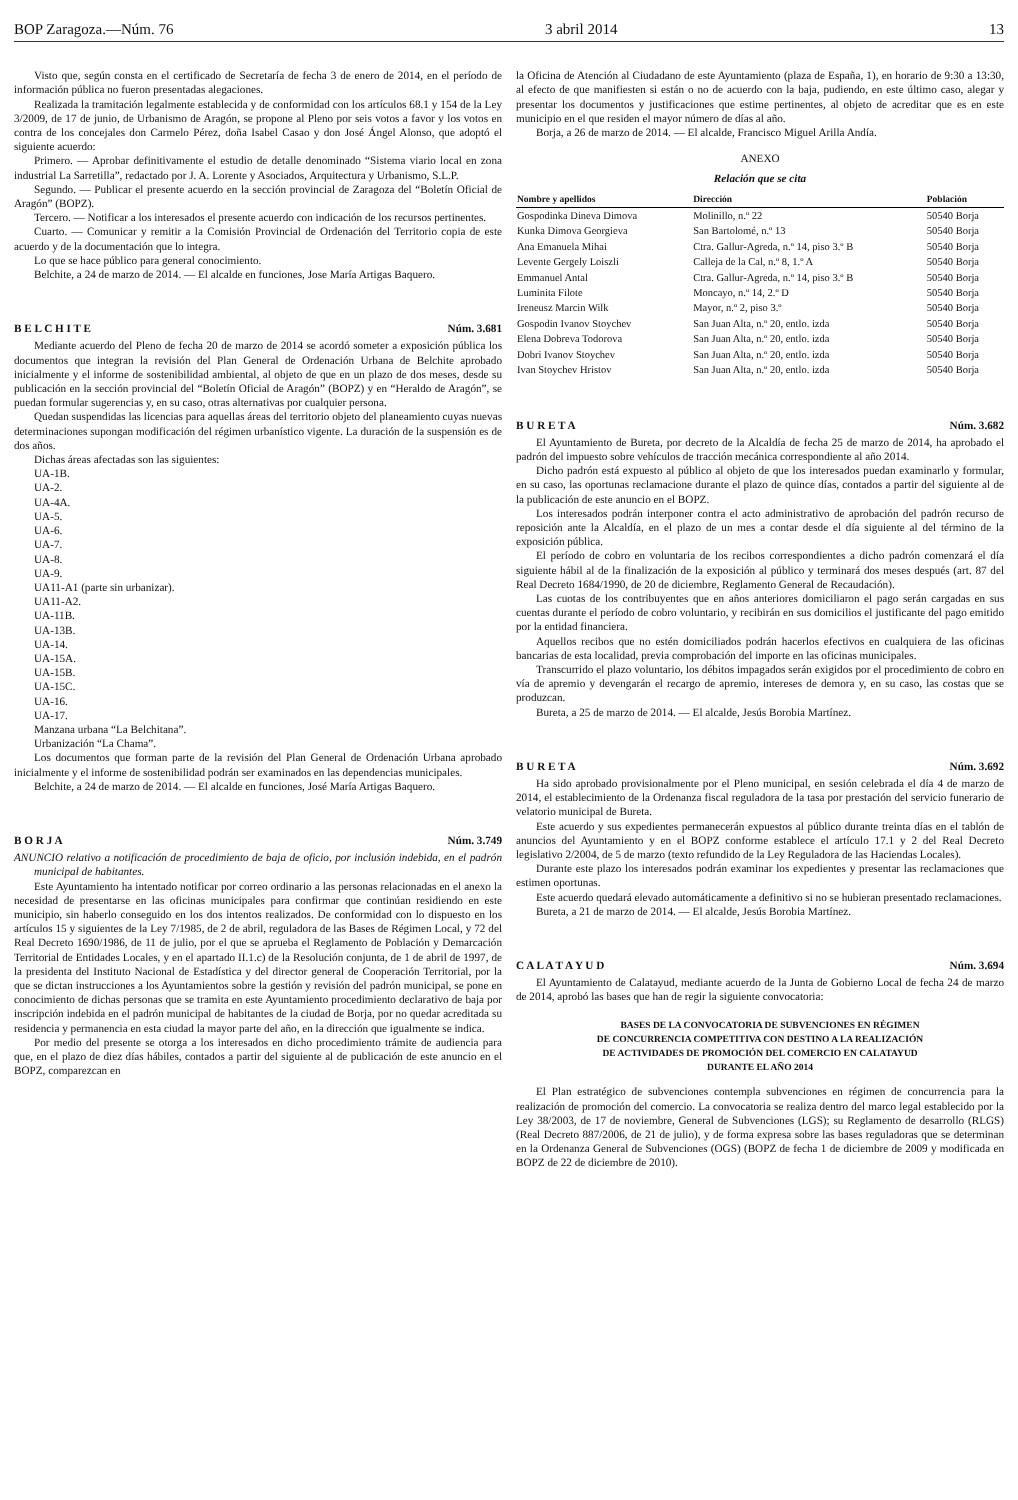BOP Zaragoza.—Núm. 76 3 abril 2014 13
Visto que, según consta en el certificado de Secretaría de fecha 3 de enero de 2014, en el período de información pública no fueron presentadas alegaciones.
Realizada la tramitación legalmente establecida y de conformidad con los artículos 68.1 y 154 de la Ley 3/2009, de 17 de junio, de Urbanismo de Aragón, se propone al Pleno por seis votos a favor y los votos en contra de los concejales don Carmelo Pérez, doña Isabel Casao y don José Ángel Alonso, que adoptó el siguiente acuerdo:
Primero. — Aprobar definitivamente el estudio de detalle denominado “Sistema viario local en zona industrial La Sarretilla”, redactado por J. A. Lorente y Asociados, Arquitectura y Urbanismo, S.L.P.
Segundo. — Publicar el presente acuerdo en la sección provincial de Zaragoza del “Boletín Oficial de Aragón” (BOPZ).
Tercero. — Notificar a los interesados el presente acuerdo con indicación de los recursos pertinentes.
Cuarto. — Comunicar y remitir a la Comisión Provincial de Ordenación del Territorio copia de este acuerdo y de la documentación que lo integra.
Lo que se hace público para general conocimiento.
Belchite, a 24 de marzo de 2014. — El alcalde en funciones, Jose María Artigas Baquero.
B E L C H I T E Núm. 3.681
Mediante acuerdo del Pleno de fecha 20 de marzo de 2014 se acordó someter a exposición pública los documentos que integran la revisión del Plan General de Ordenación Urbana de Belchite aprobado inicialmente y el informe de sostenibilidad ambiental, al objeto de que en un plazo de dos meses, desde su publicación en la sección provincial del “Boletín Oficial de Aragón” (BOPZ) y en “Heraldo de Aragón”, se puedan formular sugerencias y, en su caso, otras alternativas por cualquier persona.
Quedan suspendidas las licencias para aquellas áreas del territorio objeto del planeamiento cuyas nuevas determinaciones supongan modificación del régimen urbanístico vigente. La duración de la suspensión es de dos años.
Dichas áreas afectadas son las siguientes:
UA-1B.
UA-2.
UA-4A.
UA-5.
UA-6.
UA-7.
UA-8.
UA-9.
UA11-A1 (parte sin urbanizar).
UA11-A2.
UA-11B.
UA-13B.
UA-14.
UA-15A.
UA-15B.
UA-15C.
UA-16.
UA-17.
Manzana urbana “La Belchitana”.
Urbanización “La Chama”.
Los documentos que forman parte de la revisión del Plan General de Ordenación Urbana aprobado inicialmente y el informe de sostenibilidad podrán ser examinados en las dependencias municipales.
Belchite, a 24 de marzo de 2014. — El alcalde en funciones, José María Artigas Baquero.
B O R J A Núm. 3.749
ANUNCIO relativo a notificación de procedimiento de baja de oficio, por inclusión indebida, en el padrón municipal de habitantes.
Este Ayuntamiento ha intentado notificar por correo ordinario a las personas relacionadas en el anexo la necesidad de presentarse en las oficinas municipales para confirmar que continúan residiendo en este municipio, sin haberlo conseguido en los dos intentos realizados. De conformidad con lo dispuesto en los artículos 15 y siguientes de la Ley 7/1985, de 2 de abril, reguladora de las Bases de Régimen Local, y 72 del Real Decreto 1690/1986, de 11 de julio, por el que se aprueba el Reglamento de Población y Demarcación Territorial de Entidades Locales, y en el apartado II.1.c) de la Resolución conjunta, de 1 de abril de 1997, de la presidenta del Instituto Nacional de Estadística y del director general de Cooperación Territorial, por la que se dictan instrucciones a los Ayuntamientos sobre la gestión y revisión del padrón municipal, se pone en conocimiento de dichas personas que se tramita en este Ayuntamiento procedimiento declarativo de baja por inscripción indebida en el padrón municipal de habitantes de la ciudad de Borja, por no quedar acreditada su residencia y permanencia en esta ciudad la mayor parte del año, en la dirección que igualmente se indica.
Por medio del presente se otorga a los interesados en dicho procedimiento trámite de audiencia para que, en el plazo de diez días hábiles, contados a partir del siguiente al de publicación de este anuncio en el BOPZ, comparezcan en
la Oficina de Atención al Ciudadano de este Ayuntamiento (plaza de España, 1), en horario de 9:30 a 13:30, al efecto de que manifiesten si están o no de acuerdo con la baja, pudiendo, en este último caso, alegar y presentar los documentos y justificaciones que estime pertinentes, al objeto de acreditar que es en este municipio en el que residen el mayor número de días al año.
Borja, a 26 de marzo de 2014. — El alcalde, Francisco Miguel Arilla Andía.
ANEXO
Relación que se cita
| Nombre y apellidos | Dirección | Población |
| --- | --- | --- |
| Gospodinka Dineva Dimova | Molinillo, n.º 22 | 50540 Borja |
| Kunka Dimova Georgieva | San Bartolomé, n.º 13 | 50540 Borja |
| Ana Emanuela Mihai | Ctra. Gallur-Agreda, n.º 14, piso 3.º B | 50540 Borja |
| Levente Gergely Loiszli | Calleja de la Cal, n.º 8, 1.º A | 50540 Borja |
| Emmanuel Antal | Ctra. Gallur-Agreda, n.º 14, piso 3.º B | 50540 Borja |
| Luminita Filote | Moncayo, n.º 14, 2.º D | 50540 Borja |
| Ireneusz Marcin Wilk | Mayor, n.º 2, piso 3.º | 50540 Borja |
| Gospodin Ivanov Stoychev | San Juan Alta, n.º 20, entlo. izda | 50540 Borja |
| Elena Dobreva Todorova | San Juan Alta, n.º 20, entlo. izda | 50540 Borja |
| Dobri Ivanov Stoychev | San Juan Alta, n.º 20, entlo. izda | 50540 Borja |
| Ivan Stoychev Hristov | San Juan Alta, n.º 20, entlo. izda | 50540 Borja |
B U R E T A Núm. 3.682
El Ayuntamiento de Bureta, por decreto de la Alcaldía de fecha 25 de marzo de 2014, ha aprobado el padrón del impuesto sobre vehículos de tracción mecánica correspondiente al año 2014.
Dicho padrón está expuesto al público al objeto de que los interesados puedan examinarlo y formular, en su caso, las oportunas reclamacione durante el plazo de quince días, contados a partir del siguiente al de la publicación de este anuncio en el BOPZ.
Los interesados podrán interponer contra el acto administrativo de aprobación del padrón recurso de reposición ante la Alcaldía, en el plazo de un mes a contar desde el día siguiente al del término de la exposición pública.
El período de cobro en voluntaria de los recibos correspondientes a dicho padrón comenzará el día siguiente hábil al de la finalización de la exposición al público y terminará dos meses después (art. 87 del Real Decreto 1684/1990, de 20 de diciembre, Reglamento General de Recaudación).
Las cuotas de los contribuyentes que en años anteriores domiciliaron el pago serán cargadas en sus cuentas durante el período de cobro voluntario, y recibirán en sus domicilios el justificante del pago emitido por la entidad financiera.
Aquellos recibos que no estén domiciliados podrán hacerlos efectivos en cualquiera de las oficinas bancarias de esta localidad, previa comprobación del importe en las oficinas municipales.
Transcurrido el plazo voluntario, los débitos impagados serán exigidos por el procedimiento de cobro en vía de apremio y devengarán el recargo de apremio, intereses de demora y, en su caso, las costas que se produzcan.
Bureta, a 25 de marzo de 2014. — El alcalde, Jesús Borobia Martínez.
B U R E T A Núm. 3.692
Ha sido aprobado provisionalmente por el Pleno municipal, en sesión celebrada el día 4 de marzo de 2014, el establecimiento de la Ordenanza fiscal reguladora de la tasa por prestación del servicio funerario de velatorio municipal de Bureta.
Este acuerdo y sus expedientes permanecerán expuestos al público durante treinta días en el tablón de anuncios del Ayuntamiento y en el BOPZ conforme establece el artículo 17.1 y 2 del Real Decreto legislativo 2/2004, de 5 de marzo (texto refundido de la Ley Reguladora de las Haciendas Locales).
Durante este plazo los interesados podrán examinar los expedientes y presentar las reclamaciones que estimen oportunas.
Este acuerdo quedará elevado automáticamente a definitivo si no se hubieran presentado reclamaciones.
Bureta, a 21 de marzo de 2014. — El alcalde, Jesús Borobia Martínez.
C A L A T A Y U D Núm. 3.694
El Ayuntamiento de Calatayud, mediante acuerdo de la Junta de Gobierno Local de fecha 24 de marzo de 2014, aprobó las bases que han de regir la siguiente convocatoria:
BASES DE LA CONVOCATORIA DE SUBVENCIONES EN RÉGIMEN
DE CONCURRENCIA COMPETITIVA CON DESTINO A LA REALIZACIÓN
DE ACTIVIDADES DE PROMOCIÓN DEL COMERCIO EN CALATAYUD
DURANTE EL AÑO 2014
El Plan estratégico de subvenciones contempla subvenciones en régimen de concurrencia para la realización de promoción del comercio. La convocatoria se realiza dentro del marco legal establecido por la Ley 38/2003, de 17 de noviembre, General de Subvenciones (LGS); su Reglamento de desarrollo (RLGS) (Real Decreto 887/2006, de 21 de julio), y de forma expresa sobre las bases reguladoras que se determinan en la Ordenanza General de Subvenciones (OGS) (BOPZ de fecha 1 de diciembre de 2009 y modificada en BOPZ de 22 de diciembre de 2010).